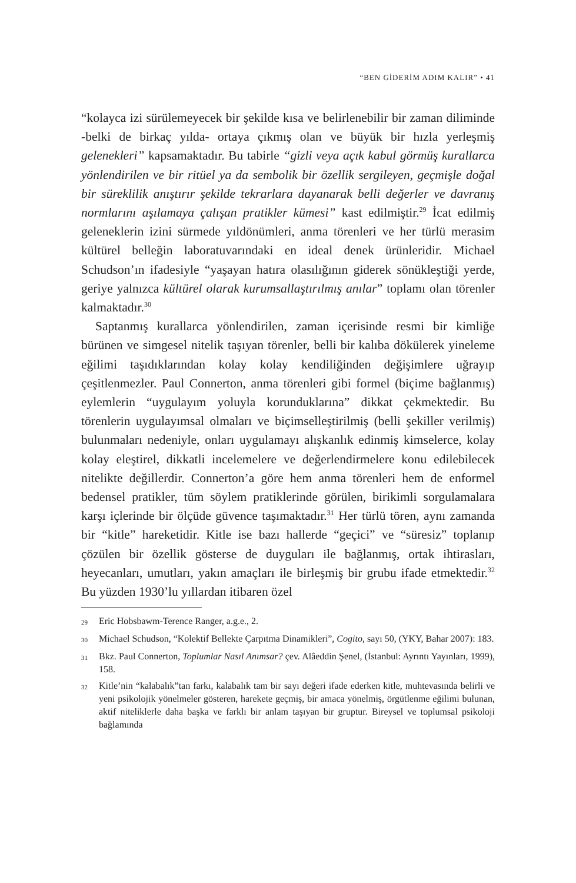“BEN GİDERİM ADIM KALIR” • 41
“kolayca izi sürülemeyecek bir şekilde kısa ve belirlenebilir bir zaman diliminde -belki de birkaç yılda- ortaya çıkmış olan ve büyük bir hızla yerleşmiş gelenekleri” kapsamaktadır. Bu tabirle “gizli veya açık kabul görmüş kurallarca yönlendirilen ve bir ritüel ya da sembolik bir özellik sergileyen, geçmişle doğal bir süreklilik anıştırır şekilde tekrarlara dayanarak belli değerler ve davranış normlarını aşılamaya çalışan pratikler kümesi” kast edilmiştir.<sup>29</sup> İcat edilmiş geleneklerin izini sürmede yıldönümleri, anma törenleri ve her türlü merasim kültürel belleğin laboratuvarındaki en ideal denek ürünleridir. Michael Schudson’ın ifadesiyle “yaşayan hatıra olasılığının giderek sönükleştiği yerde, geriye yalnızca kültürel olarak kurumsallaştırılmış anılar” toplamı olan törenler kalmaktadır.<sup>30</sup>
Saptanmış kurallarca yönlendirilen, zaman içerisinde resmi bir kimliğe bürünen ve simgesel nitelik taşıyan törenler, belli bir kalıba dökülerek yineleme eğilimi taşıdıklarından kolay kolay kendiliğinden değişimlere uğrayıp çeşitlenmezler. Paul Connerton, anma törenleri gibi formel (biçime bağlanmış) eylemlerin “uygulayım yoluyla korunduklarına” dikkat çekmektedir. Bu törenlerin uygulayımsal olmaları ve biçimselleştirilmiş (belli şekiller verilmiş) bulunmaları nedeniyle, onları uygulamayı alışkanlık edinmiş kimselerce, kolay kolay eleştirel, dikkatli incelemelere ve değerlendirmelere konu edilebilecek nitelikte değillerdir. Connerton’a göre hem anma törenleri hem de enformel bedensel pratikler, tüm söylem pratiklerinde görülen, birikimli sorgulamalara karşı içlerinde bir ölçüde güvence taşımaktadır.<sup>31</sup> Her türlü tören, aynı zamanda bir “kitle” hareketidir. Kitle ise bazı hallerde “geçici” ve “süresiz” toplanıp çözülen bir özellik gösterse de duyguları ile bağlanmış, ortak ihtirasları, heyecanları, umutları, yakın amaçları ile birleşmiş bir grubu ifade etmektedir.<sup>32</sup> Bu yüzden 1930’lu yıllardan itibaren özel
29 Eric Hobsbawm-Terence Ranger, a.g.e., 2.
30 Michael Schudson, “Kolektif Bellekte Çarpıtma Dinamikleri”, Cogito, sayı 50, (YKY, Bahar 2007): 183.
31 Bkz. Paul Connerton, Toplumlar Nasıl Anımsar? çev. Alâeddin Şenel, (İstanbul: Ayrıntı Yayınları, 1999), 158.
32 Kitle’nin “kalabalık”tan farkı, kalabalık tam bir sayı değeri ifade ederken kitle, muhtevasında belirli ve yeni psikolojik yönelmeler gösteren, harekete geçmiş, bir amaca yönelmiş, örgütlenme eğilimi bulunan, aktif niteliklerle daha başka ve farklı bir anlam taşıyan bir gruptur. Bireysel ve toplumsal psikoloji bağlamında